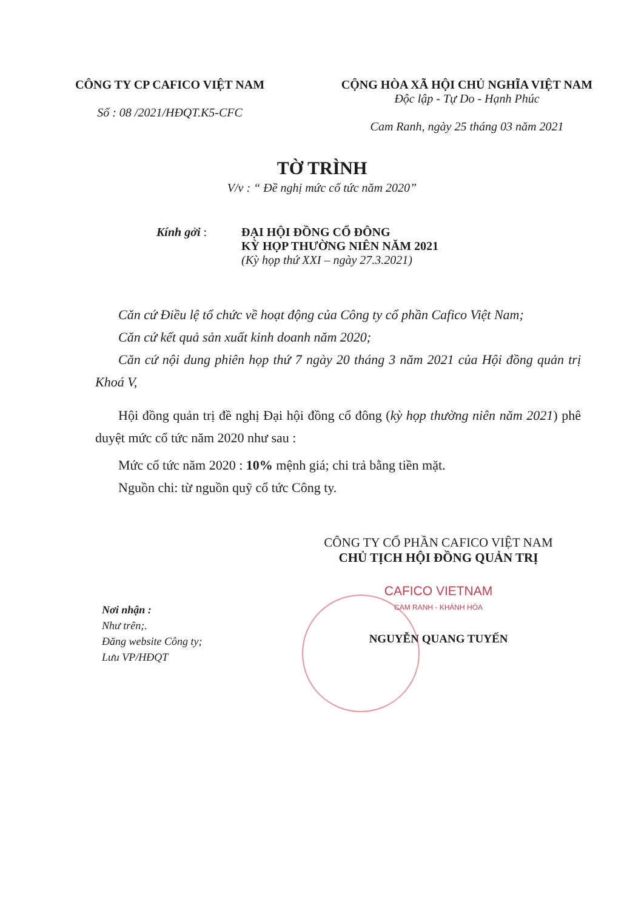CÔNG TY CP CAFICO VIỆT NAM
Số : 08 /2021/HĐQT.K5-CFC
CỘNG HÒA XÃ HỘI CHỦ NGHĨA VIỆT NAM
Độc lập - Tự Do - Hạnh Phúc
Cam Ranh, ngày 25 tháng 03 năm 2021
TỜ TRÌNH
V/v : “ Đề nghị mức cổ tức năm 2020”
Kính gởi : ĐẠI HỘI ĐỒNG CỔ ĐÔNG
KỲ HỌP THƯỜNG NIÊN NĂM 2021
(Kỳ họp thứ XXI – ngày 27.3.2021)
Căn cứ Điều lệ tổ chức về hoạt động của Công ty cổ phần Cafico Việt Nam;
Căn cứ kết quả sản xuất kinh doanh năm 2020;
Căn cứ nội dung phiên họp thứ 7 ngày 20 tháng 3 năm 2021 của Hội đồng quản trị Khoá V,
Hội đồng quản trị đề nghị Đại hội đồng cổ đông (kỳ họp thường niên năm 2021) phê duyệt mức cổ tức năm 2020 như sau :
Mức cổ tức năm 2020 : 10% mệnh giá; chi trả bằng tiền mặt.
Nguồn chi: từ nguồn quỹ cổ tức Công ty.
Nơi nhận :
Như trên;.
Đăng website Công ty;
Lưu VP/HĐQT
CÔNG TY CỔ PHẦN CAFICO VIỆT NAM
CHỦ TỊCH HỘI ĐỒNG QUẢN TRỊ
CAFICO VIETNAM
CAM RANH - KHÁNH HÒA
NGUYỄN QUANG TUYẾN